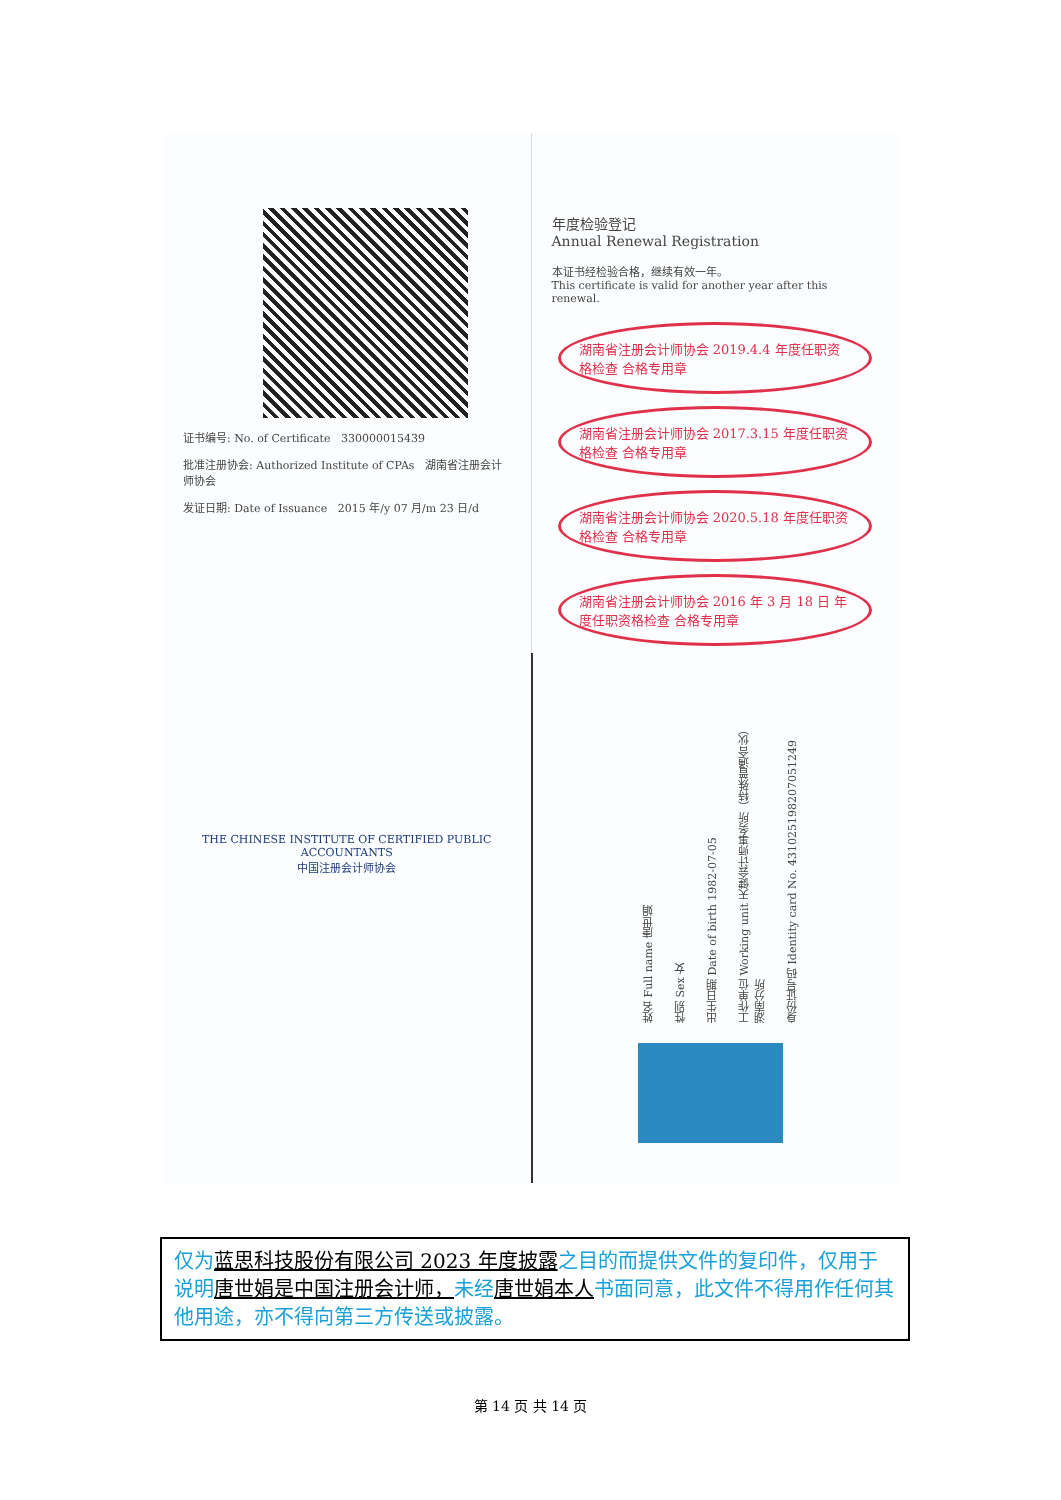证书编号: No. of Certificate 330000015439
批准注册协会: Authorized Institute of CPAs 湖南省注册会计师协会
发证日期: Date of Issuance 2015 年/y 07 月/m 23 日/d
年度检验登记
Annual Renewal Registration
本证书经检验合格，继续有效一年。
This certificate is valid for another year after this renewal.
湖南省注册会计师协会 2019.4.4 年度任职资格检查 合格专用章 湖南省注册会计师协会 2017.3.15 年度任职资格检查 合格专用章 湖南省注册会计师协会 2020.5.18 年度任职资格检查 合格专用章 湖南省注册会计师协会 2016 年 3 月 18 日 年度任职资格检查 合格专用章
THE CHINESE INSTITUTE OF CERTIFIED PUBLIC ACCOUNTANTS
中国注册会计师协会
姓名 Full name 唐世娟
性别 Sex 女
出生日期 Date of birth 1982-07-05
工作单位 Working unit 天健会计师事务所（特殊普通合伙）湖南分所
身份证号码 Identity card No. 431025198207051249
仅为蓝思科技股份有限公司 2023 年度披露之目的而提供文件的复印件，仅用于说明唐世娟是中国注册会计师，未经唐世娟本人书面同意，此文件不得用作任何其他用途，亦不得向第三方传送或披露。
第 14 页 共 14 页